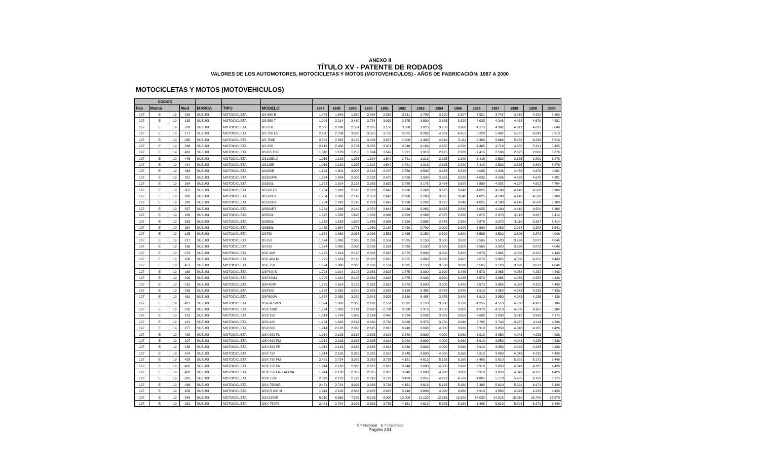ANEXO II
TÍTULO XV - PATENTE DE RODADOS
VALORES DE LOS AUTOMOTORES, MOTOCICLETAS Y MOTOS (MOTOVEHICULOS) - AÑOS DE FABRICACIÓN: 1987 A 2000
MOTOCICLETAS Y MOTOS (MOTOVEHICULOS)
| CODIGO | | | | | | | | | | | | | | | | | | | | |
| --- | --- | --- | --- | --- | --- | --- | --- | --- | --- | --- | --- | --- | --- | --- | --- | --- | --- | --- | --- | --- |
| Fab | Marca | | Mod | MARCA | TIPO | MODELO | 1987 | 1988 | 1989 | 1990 | 1991 | 1992 | 1993 | 1994 | 1995 | 1996 | 1997 | 1998 | 1999 | 2000 |
| 127 | E | 19 | 015 | SUZUKI | MOTOCICLETA | GS 550 E | 1.483 | 1.648 | 1.830 | 2.034 | 2.260 | 2.511 | 2.790 | 3.100 | 3.307 | 3.521 | 3.742 | 3.969 | 4.200 | 5.900 |
| 127 | E | 19 | 138 | SUZUKI | MOTOCICLETA | GS 550 T | 1.993 | 2.214 | 2.460 | 2.734 | 3.038 | 3.375 | 3.500 | 3.625 | 3.828 | 4.035 | 4.246 | 4.458 | 4.670 | 4.881 |
| 127 | E | 19 | 070 | SUZUKI | MOTOCICLETA | GS 650 | 2.066 | 2.296 | 2.551 | 2.835 | 3.150 | 3.500 | 3.625 | 3.750 | 3.960 | 4.175 | 4.392 | 4.612 | 4.832 | 5.049 |
| 127 | E | 19 | 177 | SUZUKI | MOTOCICLETA | GS 700 ES | 2.460 | 2.734 | 3.038 | 3.375 | 3.750 | 3.875 | 4.263 | 4.689 | 4.951 | 5.220 | 5.492 | 5.767 | 6.041 | 6.313 |
| 127 | E | 19 | 080 | SUZUKI | MOTOCICLETA | GS 750E | 2.543 | 2.825 | 3.139 | 3.488 | 3.875 | 4.000 | 4.400 | 4.840 | 5.111 | 5.388 | 5.669 | 5.952 | 6.236 | 6.516 |
| 127 | E | 19 | 098 | SUZUKI | MOTOCICLETA | GS 850 | 2.213 | 2.458 | 2.731 | 3.035 | 3.371 | 3.746 | 4.163 | 4.625 | 4.560 | 4.485 | 4.719 | 4.955 | 5.191 | 5.425 |
| 127 | E | 19 | 462 | SUZUKI | MOTOCICLETA | GS125 ESF | 1.016 | 1.129 | 1.255 | 1.394 | 1.549 | 1.721 | 1.913 | 2.125 | 2.280 | 2.415 | 2.530 | 2.625 | 2.800 | 3.876 |
| 127 | E | 19 | 445 | SUZUKI | MOTOCICLETA | GS125DLX | 1.016 | 1.129 | 1.255 | 1.394 | 1.549 | 1.721 | 1.913 | 2.125 | 2.280 | 2.415 | 2.530 | 2.625 | 2.800 | 3.876 |
| 127 | E | 19 | 444 | SUZUKI | MOTOCICLETA | GS125R | 1.016 | 1.129 | 1.255 | 1.394 | 1.549 | 1.721 | 1.913 | 2.125 | 2.280 | 2.415 | 2.530 | 2.625 | 2.800 | 3.876 |
| 127 | E | 19 | 463 | SUZUKI | MOTOCICLETA | GS250E | 1.624 | 1.804 | 2.005 | 2.228 | 2.475 | 2.750 | 3.500 | 3.625 | 3.828 | 4.035 | 4.246 | 4.458 | 4.670 | 4.881 |
| 127 | E | 19 | 381 | SUZUKI | MOTOCICLETA | GS250FW | 1.624 | 1.804 | 2.005 | 2.228 | 2.475 | 2.750 | 3.500 | 3.625 | 3.828 | 4.035 | 4.246 | 4.458 | 4.670 | 4.881 |
| 127 | E | 19 | 164 | SUZUKI | MOTOCICLETA | GS300L | 1.723 | 1.914 | 2.126 | 2.363 | 2.625 | 2.888 | 3.176 | 3.494 | 3.690 | 3.889 | 4.092 | 4.297 | 4.502 | 4.704 |
| 127 | E | 19 | 007 | SUZUKI | MOTOCICLETA | GS500 ES | 1.734 | 1.926 | 2.140 | 2.379 | 2.643 | 2.936 | 3.263 | 3.625 | 3.840 | 4.025 | 4.180 | 4.410 | 4.500 | 6.308 |
| 127 | E | 19 | 382 | SUZUKI | MOTOCICLETA | GS500EP | 1.734 | 1.926 | 2.140 | 2.379 | 2.643 | 2.936 | 3.263 | 3.625 | 3.840 | 4.025 | 4.180 | 4.410 | 4.500 | 6.308 |
| 127 | E | 19 | 063 | SUZUKI | MOTOCICLETA | GS500ER | 1.734 | 1.926 | 2.140 | 2.379 | 2.643 | 2.936 | 3.263 | 3.625 | 3.840 | 4.025 | 4.180 | 4.410 | 4.500 | 6.308 |
| 127 | E | 19 | 337 | SUZUKI | MOTOCICLETA | GS500ET | 1.734 | 1.926 | 2.140 | 2.379 | 2.643 | 2.936 | 3.263 | 3.625 | 3.840 | 4.025 | 4.180 | 4.410 | 4.500 | 6.308 |
| 127 | E | 19 | 165 | SUZUKI | MOTOCICLETA | GS550L | 1.375 | 1.528 | 1.698 | 1.886 | 2.096 | 2.329 | 2.588 | 2.875 | 2.880 | 2.875 | 2.970 | 3.119 | 3.267 | 3.414 |
| 127 | E | 19 | 153 | SUZUKI | MOTOCICLETA | GS550L | 1.375 | 1.528 | 1.698 | 1.886 | 2.096 | 2.329 | 2.588 | 2.875 | 2.880 | 2.875 | 2.970 | 3.119 | 3.267 | 3.414 |
| 127 | E | 19 | 154 | SUZUKI | MOTOCICLETA | GS650L | 1.435 | 1.594 | 1.771 | 1.969 | 2.188 | 2.430 | 2.700 | 3.000 | 3.000 | 2.990 | 3.080 | 3.234 | 3.388 | 3.541 |
| 127 | E | 19 | 125 | SUZUKI | MOTOCICLETA | GS750 | 1.674 | 1.860 | 2.066 | 2.296 | 2.551 | 2.835 | 3.150 | 3.500 | 3.600 | 3.565 | 3.520 | 3.696 | 3.872 | 4.046 |
| 127 | E | 19 | 127 | SUZUKI | MOTOCICLETA | GS750 | 1.674 | 1.860 | 2.066 | 2.296 | 2.551 | 2.835 | 3.150 | 3.500 | 3.600 | 3.565 | 3.520 | 3.696 | 3.872 | 4.046 |
| 127 | E | 19 | 166 | SUZUKI | MOTOCICLETA | GS750 | 1.674 | 1.860 | 2.066 | 2.296 | 2.551 | 2.835 | 3.150 | 3.500 | 3.600 | 3.565 | 3.520 | 3.696 | 3.872 | 4.046 |
| 127 | E | 19 | 079 | SUZUKI | MOTOCICLETA | GSF 400 | 1.723 | 1.914 | 2.126 | 2.363 | 2.625 | 2.875 | 3.000 | 3.300 | 3.485 | 3.673 | 3.865 | 4.058 | 4.252 | 4.443 |
| 127 | E | 19 | 108 | SUZUKI | MOTOCICLETA | GSF 400 M | 1.723 | 1.914 | 2.126 | 2.363 | 2.625 | 2.875 | 3.000 | 3.300 | 3.485 | 3.673 | 3.865 | 4.058 | 4.252 | 4.443 |
| 127 | E | 19 | 457 | SUZUKI | MOTOCICLETA | GSF 750 | 1.674 | 1.860 | 2.066 | 2.296 | 2.551 | 2.835 | 3.150 | 3.500 | 3.600 | 3.565 | 3.520 | 3.696 | 3.872 | 4.046 |
| 127 | E | 19 | 168 | SUZUKI | MOTOCICLETA | GSF400 N | 1.723 | 1.914 | 2.126 | 2.363 | 2.625 | 2.875 | 3.000 | 3.300 | 3.485 | 3.673 | 3.865 | 4.058 | 4.252 | 4.443 |
| 127 | E | 19 | 009 | SUZUKI | MOTOCICLETA | GSF400M | 1.723 | 1.914 | 2.126 | 2.363 | 2.625 | 2.875 | 3.000 | 3.300 | 3.485 | 3.673 | 3.865 | 4.058 | 4.252 | 4.443 |
| 127 | E | 19 | 010 | SUZUKI | MOTOCICLETA | GSF400P | 1.723 | 1.914 | 2.126 | 2.363 | 2.625 | 2.875 | 3.000 | 3.300 | 3.485 | 3.673 | 3.865 | 4.058 | 4.252 | 4.443 |
| 127 | E | 19 | 226 | SUZUKI | MOTOCICLETA | GSF600 | 1.854 | 2.059 | 2.289 | 2.543 | 2.825 | 3.139 | 3.488 | 3.875 | 3.840 | 3.910 | 3.850 | 4.043 | 4.235 | 4.426 |
| 127 | E | 19 | 451 | SUZUKI | MOTOCICLETA | GSF600W | 1.854 | 2.059 | 2.289 | 2.543 | 2.825 | 3.139 | 3.488 | 3.875 | 3.840 | 3.910 | 3.850 | 4.043 | 4.235 | 4.426 |
| 127 | E | 19 | 427 | SUZUKI | MOTOCICLETA | GSK-R750 N | 1.674 | 1.860 | 2.066 | 2.296 | 2.551 | 2.835 | 3.150 | 3.500 | 3.720 | 4.255 | 4.510 | 4.736 | 4.961 | 5.184 |
| 127 | E | 19 | 076 | SUZUKI | MOTOCICLETA | GSX 1100 | 1.794 | 1.993 | 2.214 | 2.460 | 2.734 | 3.038 | 3.375 | 3.750 | 3.960 | 4.370 | 4.510 | 4.736 | 4.961 | 5.184 |
| 127 | E | 19 | 122 | SUZUKI | MOTOCICLETA | GSX 250 | 1.614 | 1.794 | 1.993 | 2.214 | 2.460 | 2.734 | 3.038 | 3.375 | 3.600 | 3.680 | 3.630 | 3.812 | 3.993 | 4.172 |
| 127 | E | 19 | 121 | SUZUKI | MOTOCICLETA | GSX 400 | 1.794 | 1.993 | 2.214 | 2.460 | 2.734 | 3.038 | 3.375 | 3.750 | 3.840 | 3.795 | 3.740 | 3.927 | 4.114 | 4.299 |
| 127 | E | 19 | 077 | SUZUKI | MOTOCICLETA | GSX 600 | 1.914 | 2.126 | 2.363 | 2.625 | 2.916 | 3.240 | 3.600 | 4.000 | 3.960 | 3.910 | 3.850 | 4.043 | 4.235 | 4.426 |
| 127 | E | 19 | 428 | SUZUKI | MOTOCICLETA | GSX 600 FL | 1.914 | 2.126 | 2.363 | 2.625 | 2.916 | 3.240 | 3.600 | 4.000 | 3.960 | 3.910 | 3.850 | 4.043 | 4.235 | 4.426 |
| 127 | E | 19 | 107 | SUZUKI | MOTOCICLETA | GSX 600 FM | 1.914 | 2.126 | 2.363 | 2.625 | 2.916 | 3.240 | 3.600 | 4.000 | 3.960 | 3.910 | 3.850 | 4.043 | 4.235 | 4.426 |
| 127 | E | 19 | 135 | SUZUKI | MOTOCICLETA | GSX 600 FR | 1.914 | 2.126 | 2.363 | 2.625 | 2.916 | 3.240 | 3.600 | 4.000 | 3.960 | 3.910 | 3.850 | 4.043 | 4.235 | 4.426 |
| 127 | E | 19 | 074 | SUZUKI | MOTOCICLETA | GSX 750 | 1.914 | 2.126 | 2.363 | 2.625 | 2.916 | 3.240 | 3.600 | 4.000 | 3.960 | 3.910 | 3.850 | 4.043 | 4.235 | 4.426 |
| 127 | E | 19 | 429 | SUZUKI | MOTOCICLETA | GSX 750 FM | 2.451 | 2.724 | 3.026 | 3.363 | 3.736 | 4.151 | 4.613 | 5.125 | 5.160 | 5.405 | 5.610 | 5.891 | 6.171 | 6.449 |
| 127 | E | 19 | 401 | SUZUKI | MOTOCICLETA | GSX 750 FN | 1.914 | 2.126 | 2.363 | 2.625 | 2.916 | 3.240 | 3.600 | 4.000 | 3.960 | 3.910 | 3.850 | 4.043 | 4.235 | 4.426 |
| 127 | E | 19 | 402 | SUZUKI | MOTOCICLETA | GSX 750 FN-KATANA | 1.914 | 2.126 | 2.363 | 2.625 | 2.916 | 3.240 | 3.600 | 4.000 | 3.960 | 3.910 | 3.850 | 4.043 | 4.235 | 4.426 |
| 127 | E | 19 | 065 | SUZUKI | MOTOCICLETA | GSX 750F | 2.049 | 2.276 | 2.529 | 2.810 | 3.123 | 3.469 | 3.855 | 4.283 | 4.568 | 4.865 | 5.170 | 5.985 | 6.100 | 6.375 |
| 127 | E | 19 | 039 | SUZUKI | MOTOCICLETA | GSX 750WR | 2.451 | 2.724 | 3.026 | 3.363 | 3.736 | 4.151 | 4.613 | 5.125 | 5.160 | 5.405 | 5.610 | 5.891 | 6.171 | 6.449 |
| 127 | E | 19 | 403 | SUZUKI | MOTOCICLETA | GSX R 400 III | 1.914 | 2.126 | 2.363 | 2.625 | 2.916 | 3.240 | 3.600 | 4.000 | 3.960 | 3.910 | 3.850 | 4.043 | 4.235 | 4.426 |
| 127 | E | 19 | 549 | SUZUKI | MOTOCICLETA | GSX1300R | 5.910 | 6.566 | 7.296 | 8.106 | 9.008 | 10.009 | 11.120 | 12.356 | 13.180 | 14.033 | 14.915 | 15.819 | 16.740 | 17.670 |
| 127 | E | 19 | 151 | SUZUKI | MOTOCICLETA | GSX-750FS | 2.451 | 2.724 | 3.026 | 3.363 | 3.736 | 4.151 | 4.613 | 5.125 | 5.160 | 5.405 | 5.610 | 5.891 | 6.171 | 6.449 |
N = Nacional E = Importado
Página 241